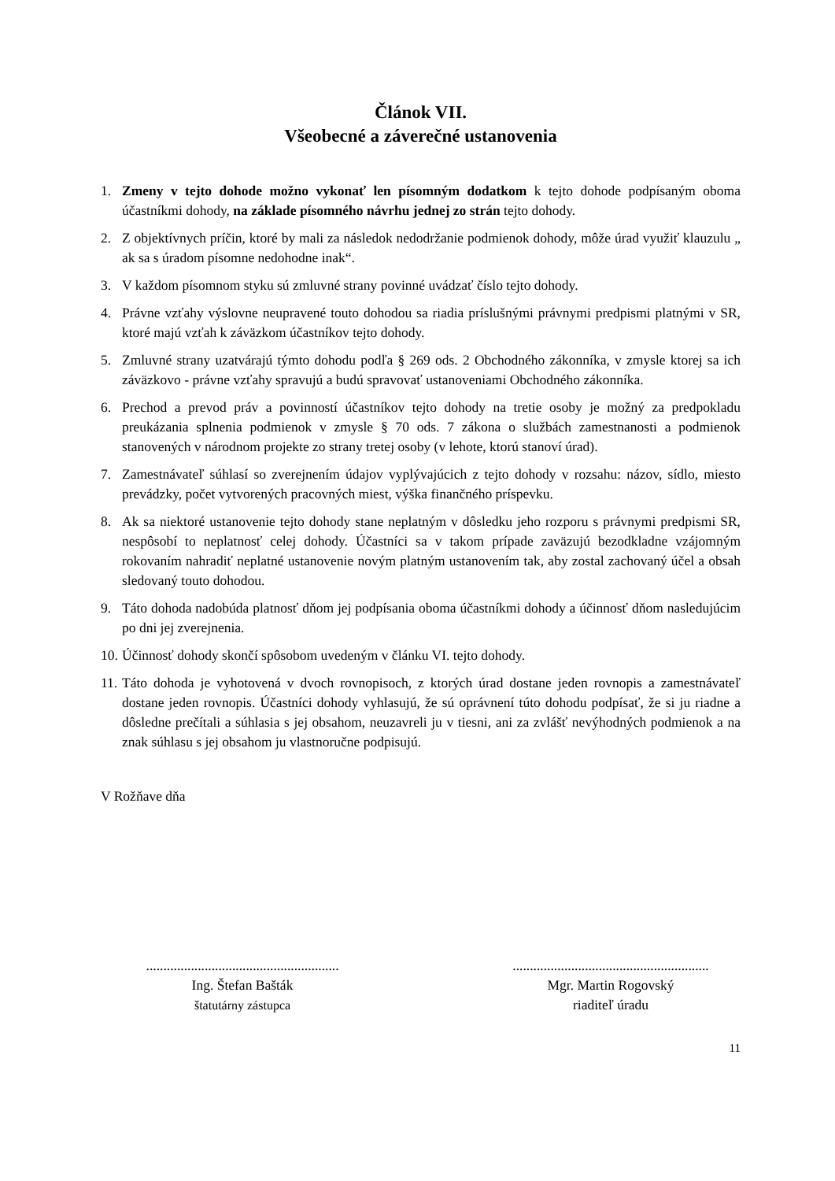Článok VII.
Všeobecné a záverečné ustanovenia
1. Zmeny v tejto dohode možno vykonať len písomným dodatkom k tejto dohode podpísaným oboma účastníkmi dohody, na základe písomného návrhu jednej zo strán tejto dohody.
2. Z objektívnych príčin, ktoré by mali za následok nedodržanie podmienok dohody, môže úrad využiť klauzulu „ ak sa s úradom písomne nedohodne inak“.
3. V každom písomnom styku sú zmluvné strany povinné uvádzať číslo tejto dohody.
4. Právne vzťahy výslovne neupravené touto dohodou sa riadia príslušnými právnymi predpismi platnými v SR, ktoré majú vzťah k záväzkom účastníkov tejto dohody.
5. Zmluvné strany uzatvárajú týmto dohodu podľa § 269 ods. 2 Obchodného zákonníka, v zmysle ktorej sa ich záväzkovo - právne vzťahy spravujú a budú spravovať ustanoveniami Obchodného zákonníka.
6. Prechod a prevod práv a povinností účastníkov tejto dohody na tretie osoby je možný za predpokladu preukázania splnenia podmienok v zmysle § 70 ods. 7 zákona o službách zamestnanosti a podmienok stanovených v národnom projekte zo strany tretej osoby (v lehote, ktorú stanoví úrad).
7. Zamestnávateľ súhlasí so zverejnením údajov vyplývajúcich z tejto dohody v rozsahu: názov, sídlo, miesto prevádzky, počet vytvorených pracovných miest, výška finančného príspevku.
8. Ak sa niektoré ustanovenie tejto dohody stane neplatným v dôsledku jeho rozporu s právnymi predpismi SR, nespôsobí to neplatnosť celej dohody. Účastníci sa v takom prípade zaväzujú bezodkladne vzájomným rokovaním nahradiť neplatné ustanovenie novým platným ustanovením tak, aby zostal zachovaný účel a obsah sledovaný touto dohodou.
9. Táto dohoda nadobúda platnosť dňom jej podpísania oboma účastníkmi dohody a účinnosť dňom nasledujúcim po dni jej zverejnenia.
10. Účinnosť dohody skončí spôsobom uvedeným v článku VI. tejto dohody.
11. Táto dohoda je vyhotovená v dvoch rovnopisoch, z ktorých úrad dostane jeden rovnopis a zamestnávateľ dostane jeden rovnopis. Účastníci dohody vyhlasujú, že sú oprávnení túto dohodu podpísať, že si ju riadne a dôsledne prečítali a súhlasia s jej obsahom, neuzavreli ju v tiesni, ani za zvlášť nevýhodných podmienok a na znak súhlasu s jej obsahom ju vlastnoručne podpisujú.
V Rožňave dňa
........................................................
Ing. Štefan Bašták
štatutárny zástupca
.........................................................
Mgr. Martin Rogovský
riaditeľ úradu
11